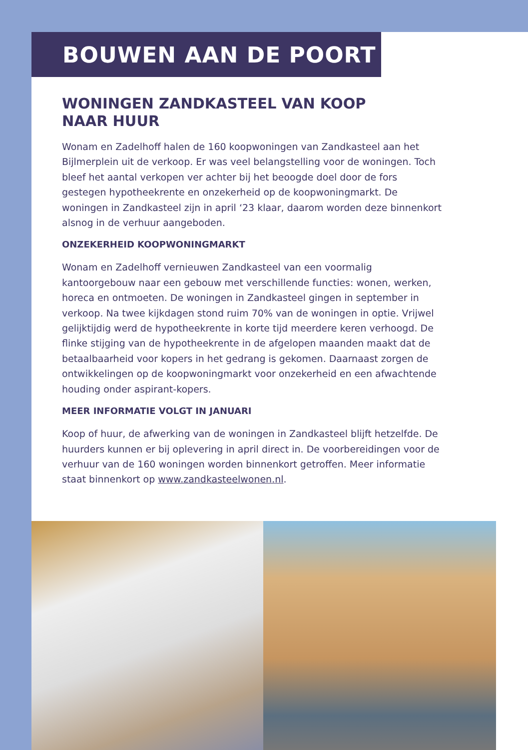BOUWEN AAN DE POORT
WONINGEN ZANDKASTEEL VAN KOOP
NAAR HUUR
Wonam en Zadelhoff halen de 160 koopwoningen van Zandkasteel aan het Bijlmerplein uit de verkoop. Er was veel belangstelling voor de woningen. Toch bleef het aantal verkopen ver achter bij het beoogde doel door de fors gestegen hypotheekrente en onzekerheid op de koopwoningmarkt. De woningen in Zandkasteel zijn in april ‘23 klaar, daarom worden deze binnenkort alsnog in de verhuur aangeboden.
ONZEKERHEID KOOPWONINGMARKT
Wonam en Zadelhoff vernieuwen Zandkasteel van een voormalig kantoorgebouw naar een gebouw met verschillende functies: wonen, werken, horeca en ontmoeten. De woningen in Zandkasteel gingen in september in verkoop. Na twee kijkdagen stond ruim 70% van de woningen in optie. Vrijwel gelijktijdig werd de hypotheekrente in korte tijd meerdere keren verhoogd. De flinke stijging van de hypotheekrente in de afgelopen maanden maakt dat de betaalbaarheid voor kopers in het gedrang is gekomen. Daarnaast zorgen de ontwikkelingen op de koopwoningmarkt voor onzekerheid en een afwachtende houding onder aspirant-kopers.
MEER INFORMATIE VOLGT IN JANUARI
Koop of huur, de afwerking van de woningen in Zandkasteel blijft hetzelfde. De huurders kunnen er bij oplevering in april direct in. De voorbereidingen voor de verhuur van de 160 woningen worden binnenkort getroffen. Meer informatie staat binnenkort op www.zandkasteelwonen.nl.